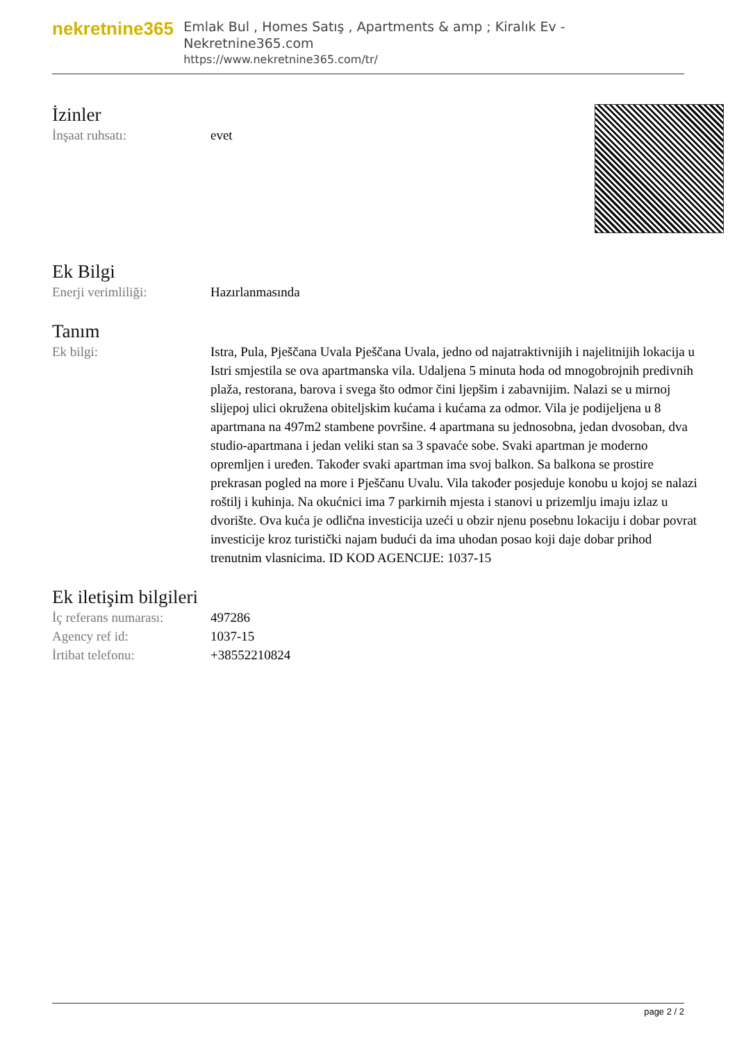nekretnine365
Emlak Bul , Homes Satış , Apartments & amp ; Kiralık Ev - Nekretnine365.com
https://www.nekretnine365.com/tr/
İzinler
| İnşaat ruhsatı: | evet |
Ek Bilgi
| Enerji verimliliği: | Hazırlanmasında |
Tanım
| Ek bilgi: | Istra, Pula, Pješčana Uvala Pješčana Uvala, jedno od najatraktivnijih i najelitnijih lokacija u Istri smjestila se ova apartmanska vila. Udaljena 5 minuta hoda od mnogobrojnih predivnih plaža, restorana, barova i svega što odmor čini ljepšim i zabavnijim. Nalazi se u mirnoj slijepoj ulici okružena obiteljskim kućama i kućama za odmor. Vila je podijeljena u 8 apartmana na 497m2 stambene površine. 4 apartmana su jednosobna, jedan dvosoban, dva studio-apartmana i jedan veliki stan sa 3 spavaće sobe. Svaki apartman je moderno opremljen i uređen. Također svaki apartman ima svoj balkon. Sa balkona se prostire prekrasan pogled na more i Pješčanu Uvalu. Vila također posjeduje konobu u kojoj se nalazi roštilj i kuhinja. Na okućnici ima 7 parkirnih mjesta i stanovi u prizemlju imaju izlaz u dvorište. Ova kuća je odlična investicija uzeći u obzir njenu posebnu lokaciju i dobar povrat investicije kroz turistički najam budući da ima uhodan posao koji daje dobar prihod trenutnim vlasnicima. ID KOD AGENCIJE: 1037-15 |
Ek iletişim bilgileri
| İç referans numarası: | 497286 |
| Agency ref id: | 1037-15 |
| İrtibat telefonu: | +38552210824 |
page 2 / 2